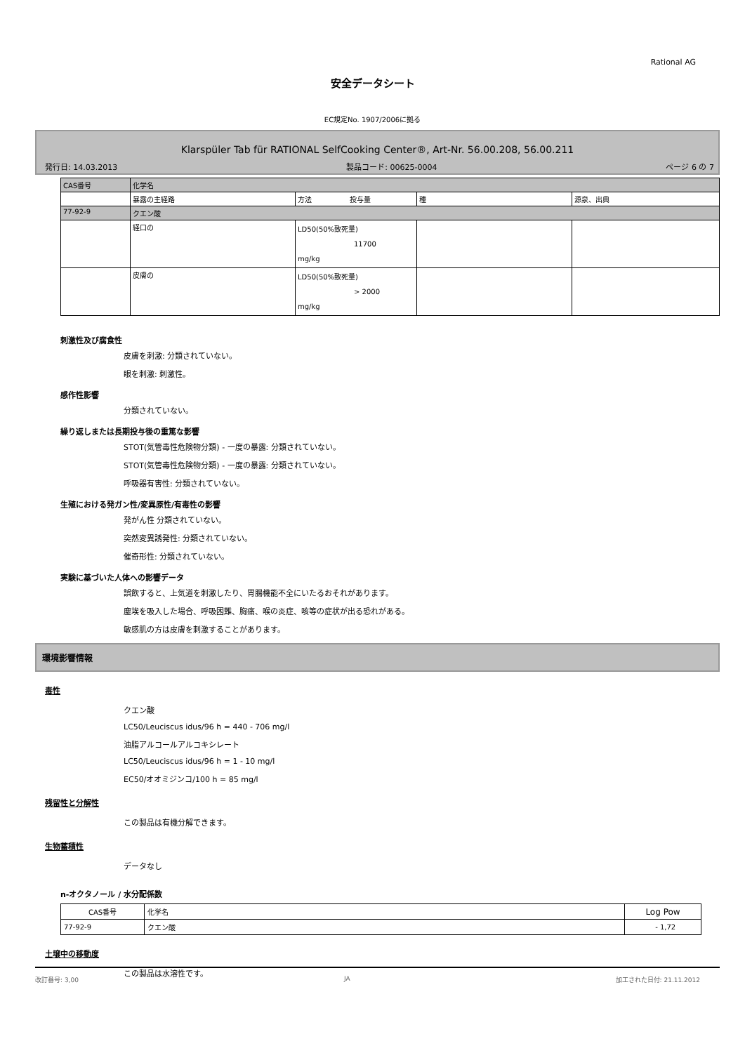Rational AG
安全データシート
EC規定No. 1907/2006に拠る
Klarspüler Tab für RATIONAL SelfCooking Center®, Art-Nr. 56.00.208, 56.00.211
発行日: 14.03.2013 製品コード: 00625-0004 ページ 6 の 7
| CAS番号 | 化学名 | | | |
| | 暴露の主経路 | 方法 投与量 | 種 | 源泉、出典 |
| 77-92-9 | クエン酸 | | | |
| | 経口の | LD50(50%致死量) 11700 mg/kg | | |
| | 皮膚の | LD50(50%致死量) > 2000 mg/kg | | |
刺激性及び腐食性
皮膚を刺激: 分類されていない。
眼を刺激: 刺激性。
感作性影響
分類されていない。
繰り返しまたは長期投与後の重篤な影響
STOT(気管毒性危険物分類) - 一度の暴露: 分類されていない。
STOT(気管毒性危険物分類) - 一度の暴露: 分類されていない。
呼吸器有害性: 分類されていない。
生殖における発ガン性/変異原性/有毒性の影響
発がん性 分類されていない。
突然変異誘発性: 分類されていない。
催奇形性: 分類されていない。
実験に基づいた人体への影響データ
誤飲すると、上気道を刺激したり、胃腸機能不全にいたるおそれがあります。
塵埃を吸入した場合、呼吸困難、胸痛、喉の炎症、咳等の症状が出る恐れがある。
敏感肌の方は皮膚を刺激することがあります。
環境影響情報
毒性
クエン酸
LC50/Leuciscus idus/96 h = 440 - 706 mg/l
油脂アルコールアルコキシレート
LC50/Leuciscus idus/96 h = 1 - 10 mg/l
EC50/オオミジンコ/100 h = 85 mg/l
残留性と分解性
この製品は有機分解できます。
生物蓄積性
データなし
n-オクタノール / 水分配係数
| CAS番号 | 化学名 | Log Pow |
| 77-92-9 | クエン酸 | - 1,72 |
土壌中の移動度
この製品は水溶性です。
改訂番号: 3,00 JA 加工された日付: 21.11.2012